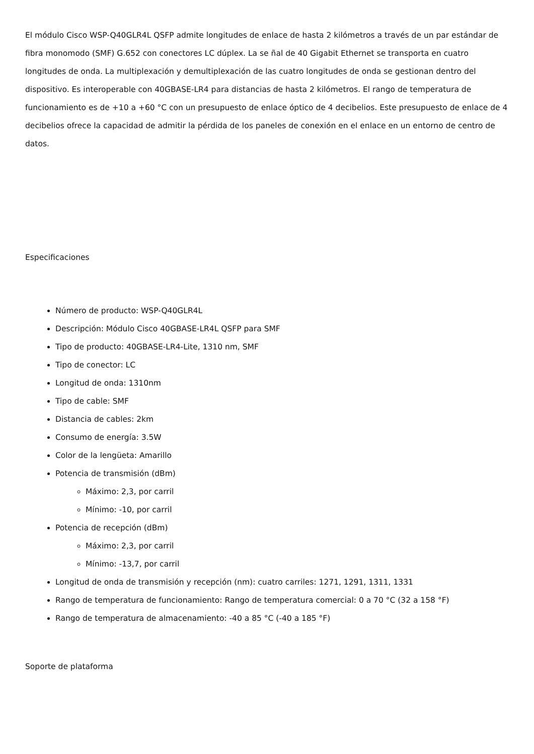El módulo Cisco WSP-Q40GLR4L QSFP admite longitudes de enlace de hasta 2 kilómetros a través de un par estándar de fibra monomodo (SMF) G.652 con conectores LC dúplex. La se ñal de 40 Gigabit Ethernet se transporta en cuatro longitudes de onda. La multiplexación y demultiplexación de las cuatro longitudes de onda se gestionan dentro del dispositivo. Es interoperable con 40GBASE-LR4 para distancias de hasta 2 kilómetros. El rango de temperatura de funcionamiento es de +10 a +60 °C con un presupuesto de enlace óptico de 4 decibelios. Este presupuesto de enlace de 4 decibelios ofrece la capacidad de admitir la pérdida de los paneles de conexión en el enlace en un entorno de centro de datos.
Especificaciones
Número de producto: WSP-Q40GLR4L
Descripción: Módulo Cisco 40GBASE-LR4L QSFP para SMF
Tipo de producto: 40GBASE-LR4-Lite, 1310 nm, SMF
Tipo de conector: LC
Longitud de onda: 1310nm
Tipo de cable: SMF
Distancia de cables: 2km
Consumo de energía: 3.5W
Color de la lengüeta: Amarillo
Potencia de transmisión (dBm)
Máximo: 2,3, por carril
Mínimo: -10, por carril
Potencia de recepción (dBm)
Máximo: 2,3, por carril
Mínimo: -13,7, por carril
Longitud de onda de transmisión y recepción (nm): cuatro carriles: 1271, 1291, 1311, 1331
Rango de temperatura de funcionamiento: Rango de temperatura comercial: 0 a 70 °C (32 a 158 °F)
Rango de temperatura de almacenamiento: -40 a 85 °C (-40 a 185 °F)
Soporte de plataforma